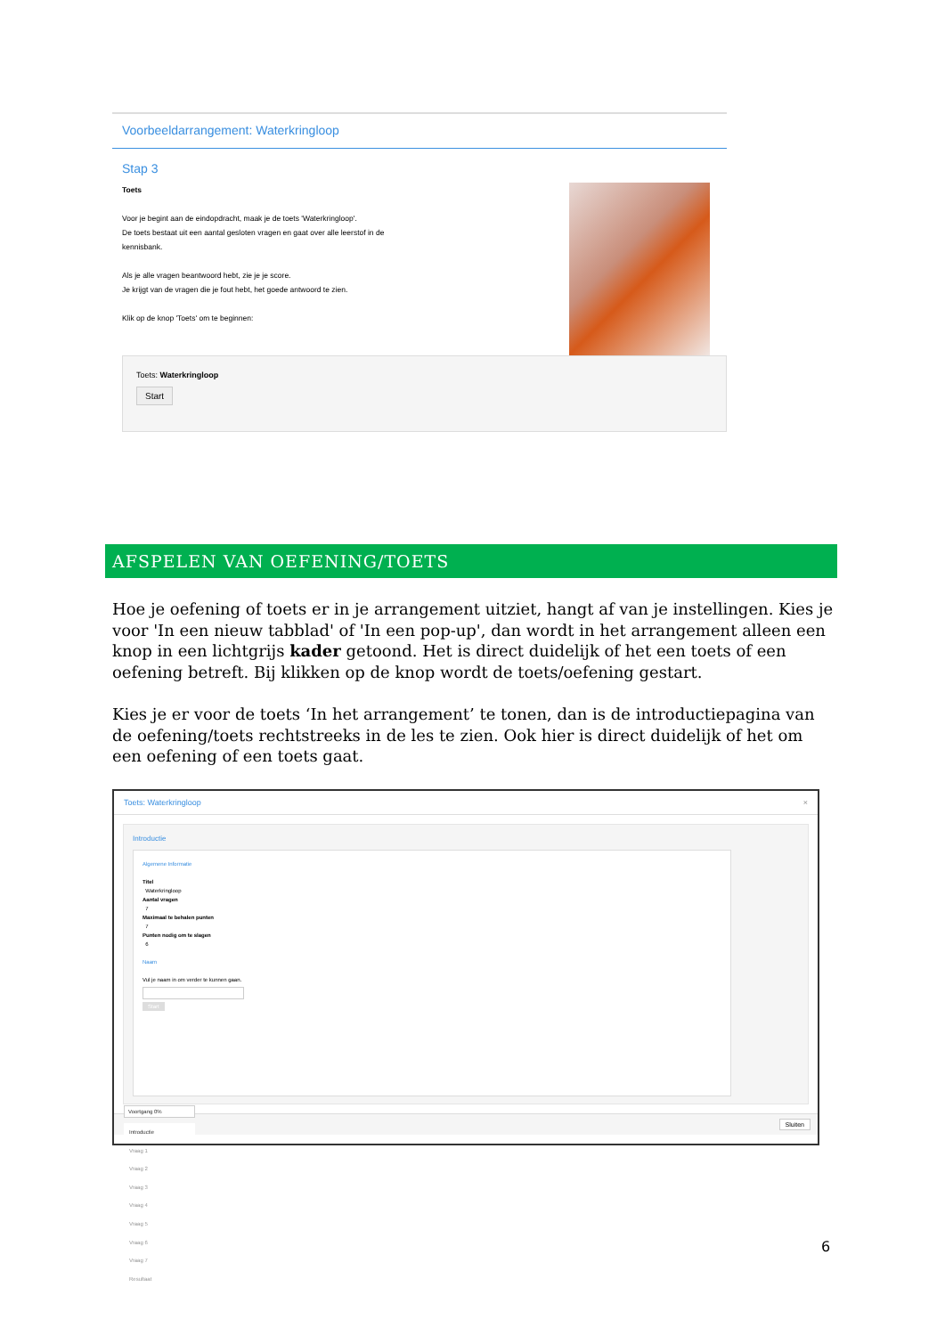Voorbeeldarrangement: Waterkringloop
Stap 3
Toets
Voor je begint aan de eindopdracht, maak je de toets 'Waterkringloop'.
De toets bestaat uit een aantal gesloten vragen en gaat over alle leerstof in de kennisbank.
Als je alle vragen beantwoord hebt, zie je je score.
Je krijgt van de vragen die je fout hebt, het goede antwoord te zien.
Klik op de knop 'Toets' om te beginnen:
Toets: Waterkringloop
Start
AFSPELEN VAN OEFENING/TOETS
Hoe je oefening of toets er in je arrangement uitziet, hangt af van je instellingen. Kies je voor 'In een nieuw tabblad' of 'In een pop-up', dan wordt in het arrangement alleen een knop in een lichtgrijs kader getoond. Het is direct duidelijk of het een toets of een oefening betreft. Bij klikken op de knop wordt de toets/oefening gestart.
Kies je er voor de toets ‘In het arrangement’ te tonen, dan is de introductiepagina van de oefening/toets rechtstreeks in de les te zien. Ook hier is direct duidelijk of het om een oefening of een toets gaat.
Toets: Waterkringloop ×
Introductie
Algemene Informatie
Titel
Waterkringloop
Aantal vragen
7
Maximaal te behalen punten
7
Punten nodig om te slagen
6
Naam
Vul je naam in om verder te kunnen gaan.
Start
Voortgang 0%
Introductie
Vraag 1
Vraag 2
Vraag 3
Vraag 4
Vraag 5
Vraag 6
Vraag 7
Resultaat
Sluiten
6